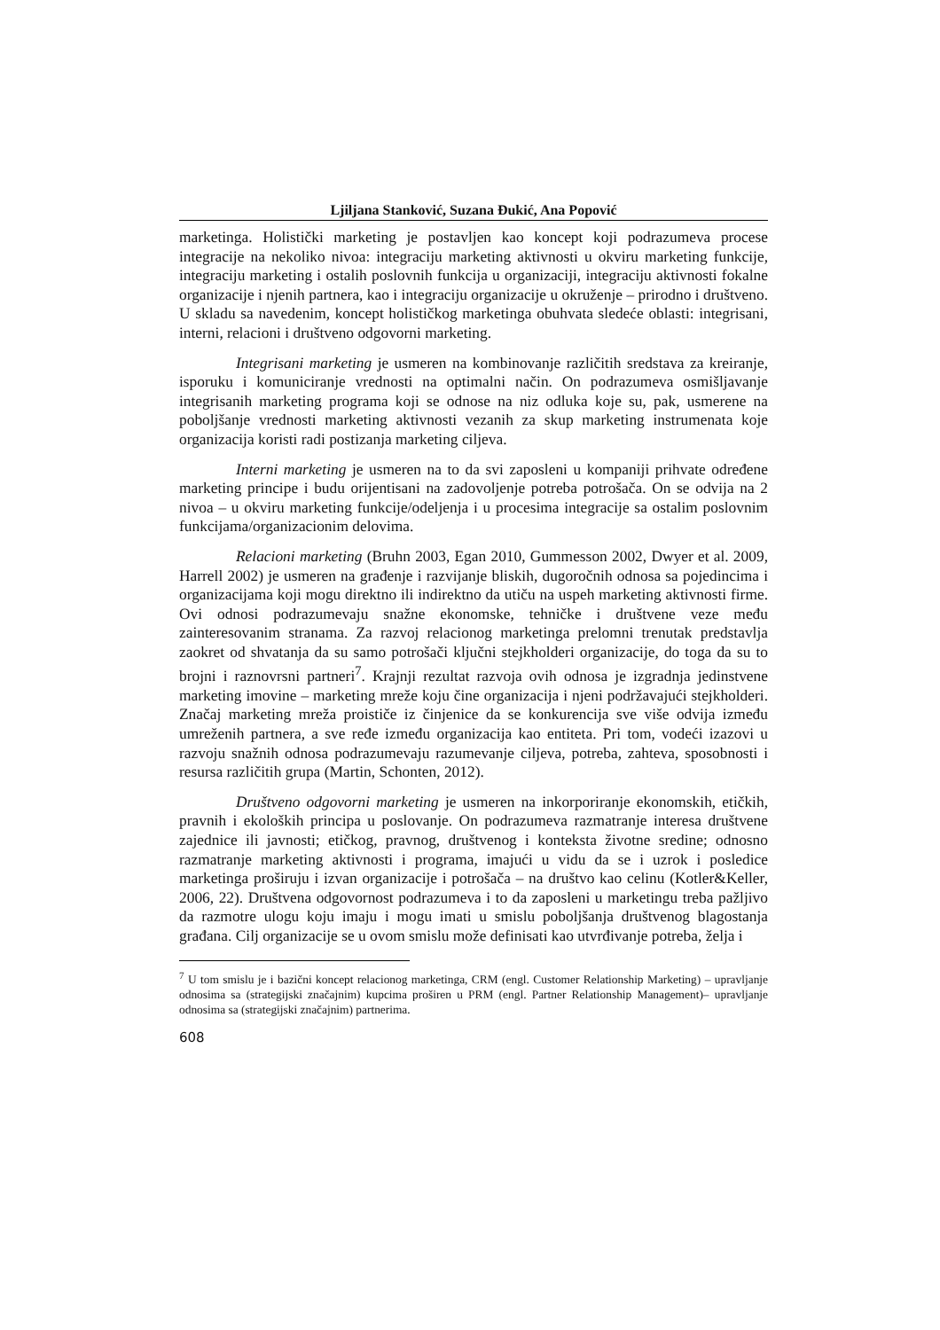Ljiljana Stanković, Suzana Đukić, Ana Popović
marketinga. Holistički marketing je postavljen kao koncept koji podrazumeva procese integracije na nekoliko nivoa: integraciju marketing aktivnosti u okviru marketing funkcije, integraciju marketing i ostalih poslovnih funkcija u organizaciji, integraciju aktivnosti fokalne organizacije i njenih partnera, kao i integraciju organizacije u okruženje – prirodno i društveno. U skladu sa navedenim, koncept holističkog marketinga obuhvata sledeće oblasti: integrisani, interni, relacioni i društveno odgovorni marketing.
Integrisani marketing je usmeren na kombinovanje različitih sredstava za kreiranje, isporuku i komuniciranje vrednosti na optimalni način. On podrazumeva osmišljavanje integrisanih marketing programa koji se odnose na niz odluka koje su, pak, usmerene na poboljšanje vrednosti marketing aktivnosti vezanih za skup marketing instrumenata koje organizacija koristi radi postizanja marketing ciljeva.
Interni marketing je usmeren na to da svi zaposleni u kompaniji prihvate određene marketing principe i budu orijentisani na zadovoljenje potreba potrošača. On se odvija na 2 nivoa – u okviru marketing funkcije/odeljenja i u procesima integracije sa ostalim poslovnim funkcijama/organizacionim delovima.
Relacioni marketing (Bruhn 2003, Egan 2010, Gummesson 2002, Dwyer et al. 2009, Harrell 2002) je usmeren na građenje i razvijanje bliskih, dugoročnih odnosa sa pojedincima i organizacijama koji mogu direktno ili indirektno da utiču na uspeh marketing aktivnosti firme. Ovi odnosi podrazumevaju snažne ekonomske, tehničke i društvene veze među zainteresovanim stranama. Za razvoj relacionog marketinga prelomni trenutak predstavlja zaokret od shvatanja da su samo potrošači ključni stejkholderi organizacije, do toga da su to brojni i raznovrsni partneri<sup>7</sup>. Krajnji rezultat razvoja ovih odnosa je izgradnja jedinstvene marketing imovine – marketing mreže koju čine organizacija i njeni podržavajući stejkholderi. Značaj marketing mreža proističe iz činjenice da se konkurencija sve više odvija između umreženih partnera, a sve ređe između organizacija kao entiteta. Pri tom, vodeći izazovi u razvoju snažnih odnosa podrazumevaju razumevanje ciljeva, potreba, zahteva, sposobnosti i resursa različitih grupa (Martin, Schonten, 2012).
Društveno odgovorni marketing je usmeren na inkorporiranje ekonomskih, etičkih, pravnih i ekoloških principa u poslovanje. On podrazumeva razmatranje interesa društvene zajednice ili javnosti; etičkog, pravnog, društvenog i konteksta životne sredine; odnosno razmatranje marketing aktivnosti i programa, imajući u vidu da se i uzrok i posledice marketinga proširuju i izvan organizacije i potrošača – na društvo kao celinu (Kotler&Keller, 2006, 22). Društvena odgovornost podrazumeva i to da zaposleni u marketingu treba pažljivo da razmotre ulogu koju imaju i mogu imati u smislu poboljšanja društvenog blagostanja građana. Cilj organizacije se u ovom smislu može definisati kao utvrđivanje potreba, želja i
<sup>7</sup> U tom smislu je i bazični koncept relacionog marketinga, CRM (engl. Customer Relationship Marketing) – upravljanje odnosima sa (strategijski značajnim) kupcima proširen u PRM (engl. Partner Relationship Management)– upravljanje odnosima sa (strategijski značajnim) partnerima.
608